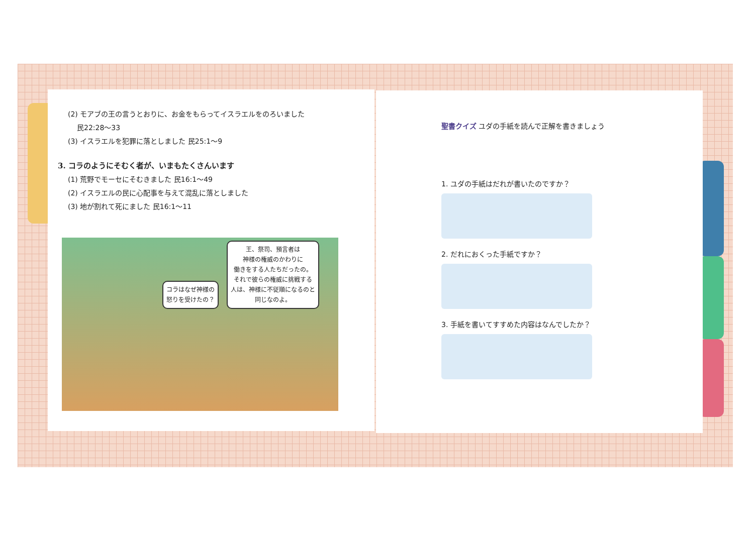(2) モアブの王の言うとおりに、お金をもらってイスラエルをのろいました
民22:28～33
(3) イスラエルを犯罪に落としました 民25:1～9
3. コラのようにそむく者が、いまもたくさんいます
(1) 荒野でモーセにそむきました 民16:1～49
(2) イスラエルの民に心配事を与えて混乱に落としました
(3) 地が割れて死にました 民16:1～11
コラはなぜ神様の
怒りを受けたの？
王、祭司、預言者は
神様の権威のかわりに
働きをする人たちだったの。
それで彼らの権威に挑戦する
人は、神様に不従順になるのと
同じなのよ。
聖書クイズ ユダの手紙を読んで正解を書きましょう
1. ユダの手紙はだれが書いたのですか？
2. だれにおくった手紙ですか？
3. 手紙を書いてすすめた内容はなんでしたか？